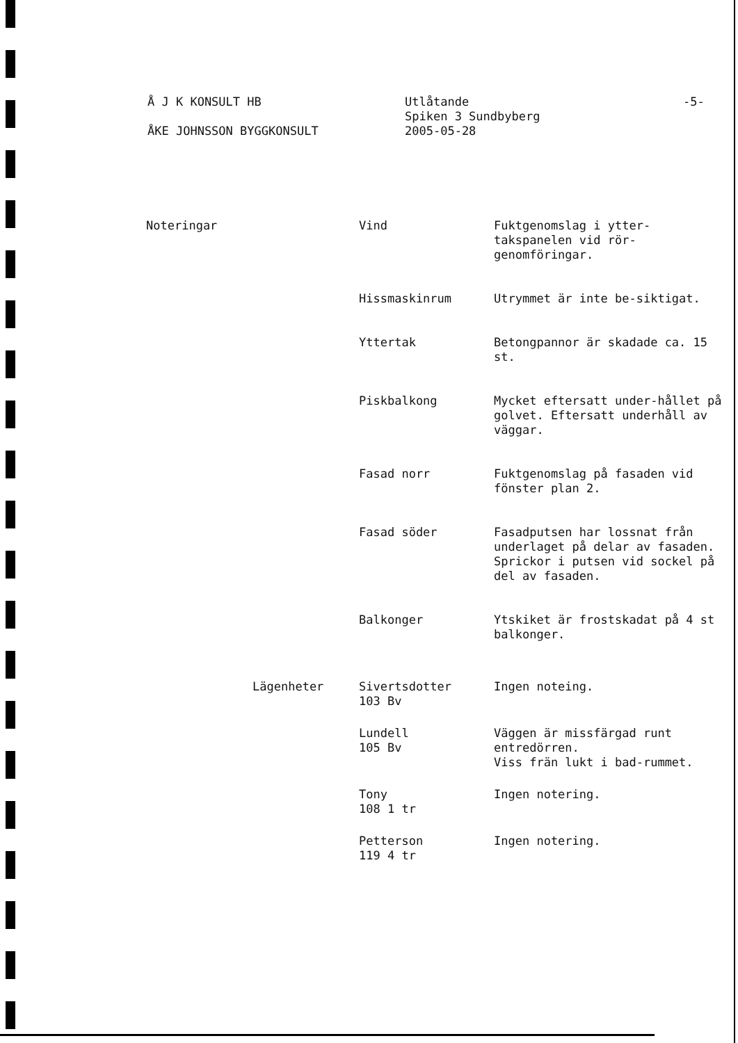Å J K KONSULT HB
ÅKE JOHNSSON BYGGKONSULT
Utlåtande
Spiken 3 Sundbyberg
2005-05-28
-5-
| Noteringar | | Vind | Fuktgenomslag i ytter-takspanelen vid rör-genomföringar. |
| | | Hissmaskinrum | Utrymmet är inte be-siktigat. |
| | | Yttertak | Betongpannor är skadade ca. 15 st. |
| | | Piskbalkong | Mycket eftersatt under-hållet på golvet. Eftersatt underhåll av väggar. |
| | | Fasad norr | Fuktgenomslag på fasaden vid fönster plan 2. |
| | | Fasad söder | Fasadputsen har lossnat från underlaget på delar av fasaden. Sprickor i putsen vid sockel på del av fasaden. |
| | | Balkonger | Ytskiket är frostskadat på 4 st balkonger. |
| | Lägenheter | Sivertsdotter 103 Bv | Ingen noteing. |
| | | Lundell 105 Bv | Väggen är missfärgad runt entredörren. Viss frän lukt i bad-rummet. |
| | | Tony 108 1 tr | Ingen notering. |
| | | Petterson 119 4 tr | Ingen notering. |